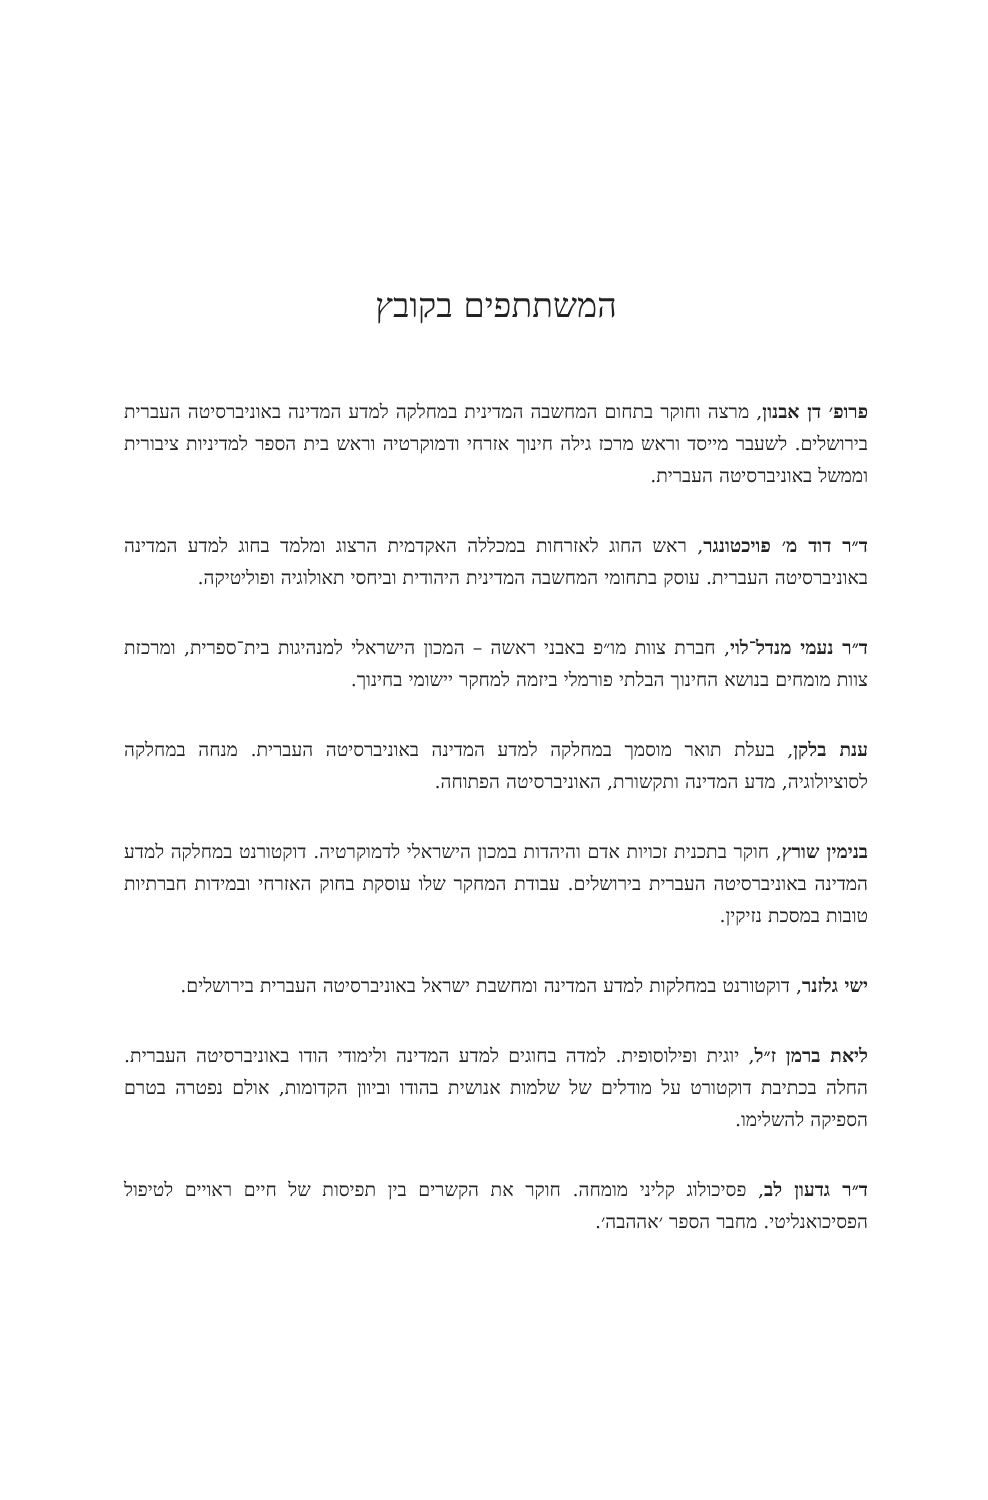המשתתפים בקובץ
פרופ׳ דן אבנון, מרצה וחוקר בתחום המחשבה המדינית במחלקה למדע המדינה באוניברסיטה העברית בירושלים. לשעבר מייסד וראש מרכז גילה חינוך אזרחי ודמוקרטיה וראש בית הספר למדיניות ציבורית וממשל באוניברסיטה העברית.
ד״ר דוד מ׳ פויכטונגר, ראש החוג לאזרחות במכללה האקדמית הרצוג ומלמד בחוג למדע המדינה באוניברסיטה העברית. עוסק בתחומי המחשבה המדינית היהודית וביחסי תאולוגיה ופוליטיקה.
ד״ר נעמי מנדל־לוי, חברת צוות מו״פ באבני ראשה – המכון הישראלי למנהיגות בית־ספרית, ומרכזת צוות מומחים בנושא החינוך הבלתי פורמלי ביזמה למחקר יישומי בחינוך.
ענת בלקן, בעלת תואר מוסמך במחלקה למדע המדינה באוניברסיטה העברית. מנחה במחלקה לסוציולוגיה, מדע המדינה ותקשורת, האוניברסיטה הפתוחה.
בנימין שורץ, חוקר בתכנית זכויות אדם והיהדות במכון הישראלי לדמוקרטיה. דוקטורנט במחלקה למדע המדינה באוניברסיטה העברית בירושלים. עבודת המחקר שלו עוסקת בחוק האזרחי ובמידות חברתיות טובות במסכת נזיקין.
ישי גלזנר, דוקטורנט במחלקות למדע המדינה ומחשבת ישראל באוניברסיטה העברית בירושלים.
ליאת ברמן ז״ל, יוגית ופילוסופית. למדה בחוגים למדע המדינה ולימודי הודו באוניברסיטה העברית. החלה בכתיבת דוקטורט על מודלים של שלמות אנושית בהודו וביוון הקדומות, אולם נפטרה בטרם הספיקה להשלימו.
ד״ר גדעון לב, פסיכולוג קליני מומחה. חוקר את הקשרים בין תפיסות של חיים ראויים לטיפול הפסיכואנליטי. מחבר הספר ׳אההבה׳.